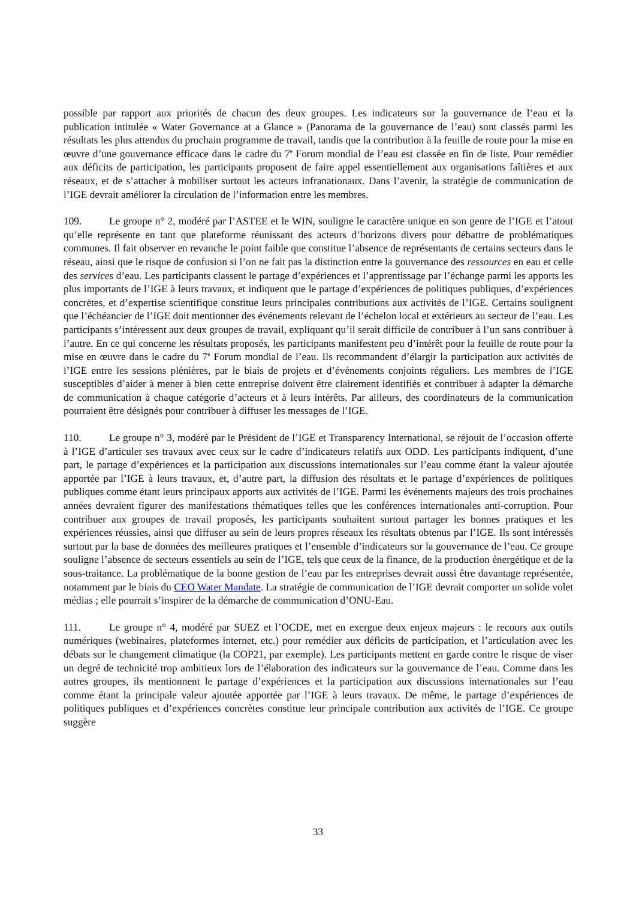possible par rapport aux priorités de chacun des deux groupes. Les indicateurs sur la gouvernance de l’eau et la publication intitulée « Water Governance at a Glance » (Panorama de la gouvernance de l’eau) sont classés parmi les résultats les plus attendus du prochain programme de travail, tandis que la contribution à la feuille de route pour la mise en œuvre d’une gouvernance efficace dans le cadre du 7<sup>e</sup> Forum mondial de l’eau est classée en fin de liste. Pour remédier aux déficits de participation, les participants proposent de faire appel essentiellement aux organisations faîtières et aux réseaux, et de s’attacher à mobiliser surtout les acteurs infranationaux. Dans l’avenir, la stratégie de communication de l’IGE devrait améliorer la circulation de l’information entre les membres.
109. Le groupe n° 2, modéré par l’ASTEE et le WIN, souligne le caractère unique en son genre de l’IGE et l’atout qu’elle représente en tant que plateforme réunissant des acteurs d’horizons divers pour débattre de problématiques communes. Il fait observer en revanche le point faible que constitue l’absence de représentants de certains secteurs dans le réseau, ainsi que le risque de confusion si l’on ne fait pas la distinction entre la gouvernance des ressources en eau et celle des services d’eau. Les participants classent le partage d’expériences et l’apprentissage par l’échange parmi les apports les plus importants de l’IGE à leurs travaux, et indiquent que le partage d’expériences de politiques publiques, d’expériences concrètes, et d’expertise scientifique constitue leurs principales contributions aux activités de l’IGE. Certains soulignent que l’échéancier de l’IGE doit mentionner des événements relevant de l’échelon local et extérieurs au secteur de l’eau. Les participants s’intéressent aux deux groupes de travail, expliquant qu’il serait difficile de contribuer à l’un sans contribuer à l’autre. En ce qui concerne les résultats proposés, les participants manifestent peu d’intérêt pour la feuille de route pour la mise en œuvre dans le cadre du 7<sup>e</sup> Forum mondial de l’eau. Ils recommandent d’élargir la participation aux activités de l’IGE entre les sessions plénières, par le biais de projets et d’événements conjoints réguliers. Les membres de l’IGE susceptibles d’aider à mener à bien cette entreprise doivent être clairement identifiés et contribuer à adapter la démarche de communication à chaque catégorie d’acteurs et à leurs intérêts. Par ailleurs, des coordinateurs de la communication pourraient être désignés pour contribuer à diffuser les messages de l’IGE.
110. Le groupe n° 3, modéré par le Président de l’IGE et Transparency International, se réjouit de l’occasion offerte à l’IGE d’articuler ses travaux avec ceux sur le cadre d’indicateurs relatifs aux ODD. Les participants indiquent, d’une part, le partage d’expériences et la participation aux discussions internationales sur l’eau comme étant la valeur ajoutée apportée par l’IGE à leurs travaux, et, d’autre part, la diffusion des résultats et le partage d’expériences de politiques publiques comme étant leurs principaux apports aux activités de l’IGE. Parmi les événements majeurs des trois prochaines années devraient figurer des manifestations thématiques telles que les conférences internationales anti-corruption. Pour contribuer aux groupes de travail proposés, les participants souhaitent surtout partager les bonnes pratiques et les expériences réussies, ainsi que diffuser au sein de leurs propres réseaux les résultats obtenus par l’IGE. Ils sont intéressés surtout par la base de données des meilleures pratiques et l’ensemble d’indicateurs sur la gouvernance de l’eau. Ce groupe souligne l’absence de secteurs essentiels au sein de l’IGE, tels que ceux de la finance, de la production énergétique et de la sous-traitance. La problématique de la bonne gestion de l’eau par les entreprises devrait aussi être davantage représentée, notamment par le biais du CEO Water Mandate. La stratégie de communication de l’IGE devrait comporter un solide volet médias ; elle pourrait s’inspirer de la démarche de communication d’ONU-Eau.
111. Le groupe n° 4, modéré par SUEZ et l’OCDE, met en exergue deux enjeux majeurs : le recours aux outils numériques (webinaires, plateformes internet, etc.) pour remédier aux déficits de participation, et l’articulation avec les débats sur le changement climatique (la COP21, par exemple). Les participants mettent en garde contre le risque de viser un degré de technicité trop ambitieux lors de l’élaboration des indicateurs sur la gouvernance de l’eau. Comme dans les autres groupes, ils mentionnent le partage d’expériences et la participation aux discussions internationales sur l’eau comme étant la principale valeur ajoutée apportée par l’IGE à leurs travaux. De même, le partage d’expériences de politiques publiques et d’expériences concrètes constitue leur principale contribution aux activités de l’IGE. Ce groupe suggère
33